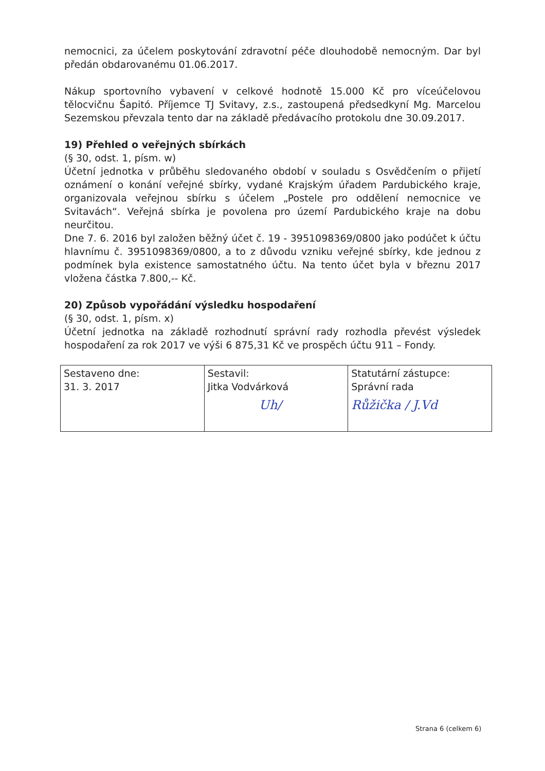nemocnici, za účelem poskytování zdravotní péče dlouhodobě nemocným. Dar byl předán obdarovanému 01.06.2017.
Nákup sportovního vybavení v celkové hodnotě 15.000 Kč pro víceúčelovou tělocvičnu Šapitó. Příjemce TJ Svitavy, z.s., zastoupená předsedkyní Mg. Marcelou Sezemskou převzala tento dar na základě předávacího protokolu dne 30.09.2017.
19) Přehled o veřejných sbírkách
(§ 30, odst. 1, písm. w)
Účetní jednotka v průběhu sledovaného období v souladu s Osvědčením o přijetí oznámení o konání veřejné sbírky, vydané Krajským úřadem Pardubického kraje, organizovala veřejnou sbírku s účelem „Postele pro oddělení nemocnice ve Svitavách“. Veřejná sbírka je povolena pro území Pardubického kraje na dobu neurčitou.
Dne 7. 6. 2016 byl založen běžný účet č. 19 - 3951098369/0800 jako podúčet k účtu hlavnímu č. 3951098369/0800, a to z důvodu vzniku veřejné sbírky, kde jednou z podmínek byla existence samostatného účtu. Na tento účet byla v březnu 2017 vložena částka 7.800,-- Kč.
20) Způsob vypořádání výsledku hospodaření
(§ 30, odst. 1, písm. x)
Účetní jednotka na základě rozhodnutí správní rady rozhodla převést výsledek hospodaření za rok 2017 ve výši 6 875,31 Kč ve prospěch účtu 911 – Fondy.
| Sestaveno dne: 31. 3. 2017 | Sestavil: Jitka Vodvárková Uh/ | Statutární zástupce: Správní rada Růžička / J.Vd |
Strana 6 (celkem 6)